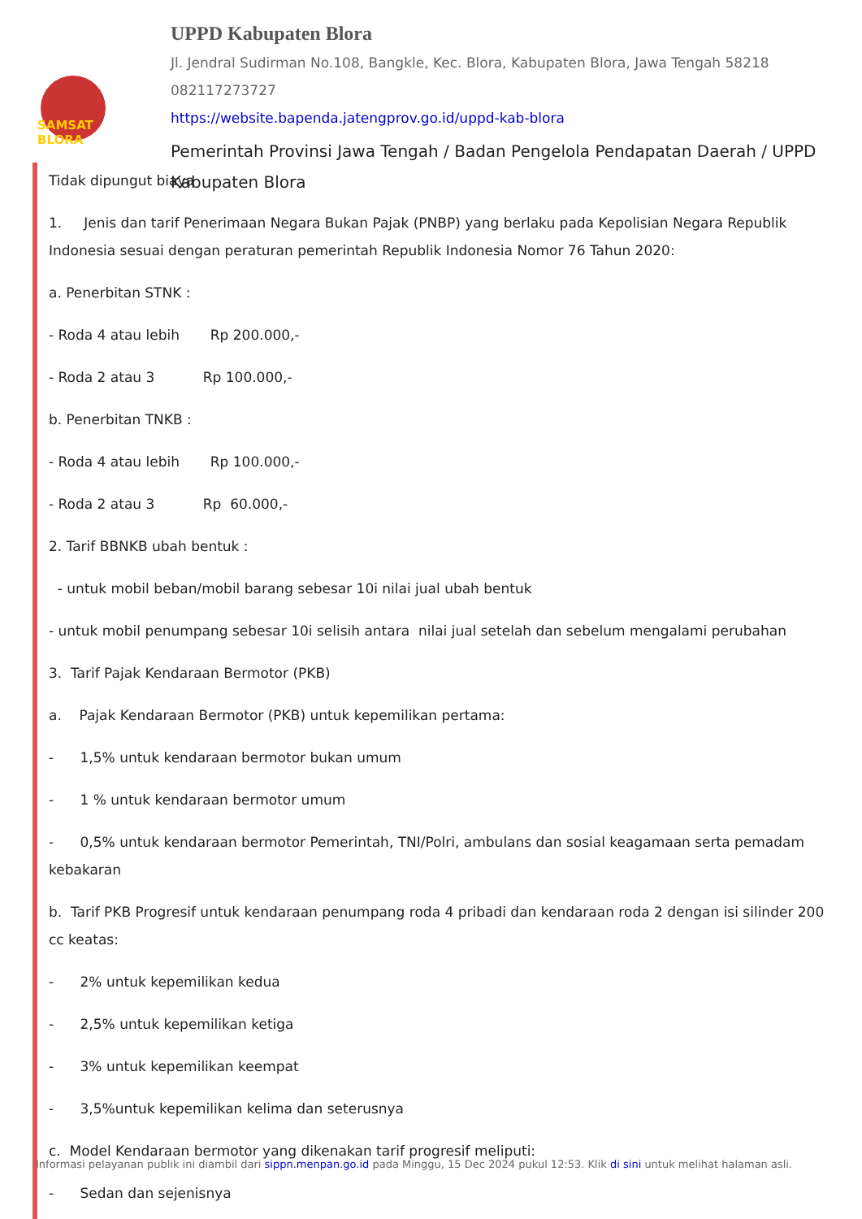SAMSAT BLORA
UPPD Kabupaten Blora
Jl. Jendral Sudirman No.108, Bangkle, Kec. Blora, Kabupaten Blora, Jawa Tengah 58218
082117273727
https://website.bapenda.jatengprov.go.id/uppd-kab-blora
Pemerintah Provinsi Jawa Tengah / Badan Pengelola Pendapatan Daerah / UPPD Kabupaten Blora
Tidak dipungut biaya
1. Jenis dan tarif Penerimaan Negara Bukan Pajak (PNBP) yang berlaku pada Kepolisian Negara Republik Indonesia sesuai dengan peraturan pemerintah Republik Indonesia Nomor 76 Tahun 2020:
a. Penerbitan STNK :
- Roda 4 atau lebih Rp 200.000,-
- Roda 2 atau 3 Rp 100.000,-
b. Penerbitan TNKB :
- Roda 4 atau lebih Rp 100.000,-
- Roda 2 atau 3 Rp 60.000,-
2. Tarif BBNKB ubah bentuk :
- untuk mobil beban/mobil barang sebesar 10i nilai jual ubah bentuk
- untuk mobil penumpang sebesar 10i selisih antara nilai jual setelah dan sebelum mengalami perubahan
3. Tarif Pajak Kendaraan Bermotor (PKB)
a. Pajak Kendaraan Bermotor (PKB) untuk kepemilikan pertama:
- 1,5% untuk kendaraan bermotor bukan umum
- 1 % untuk kendaraan bermotor umum
- 0,5% untuk kendaraan bermotor Pemerintah, TNI/Polri, ambulans dan sosial keagamaan serta pemadam kebakaran
b. Tarif PKB Progresif untuk kendaraan penumpang roda 4 pribadi dan kendaraan roda 2 dengan isi silinder 200 cc keatas:
- 2% untuk kepemilikan kedua
- 2,5% untuk kepemilikan ketiga
- 3% untuk kepemilikan keempat
- 3,5%untuk kepemilikan kelima dan seterusnya
c. Model Kendaraan bermotor yang dikenakan tarif progresif meliputi:
- Sedan dan sejenisnya
Informasi pelayanan publik ini diambil dari sippn.menpan.go.id pada Minggu, 15 Dec 2024 pukul 12:53. Klik di sini untuk melihat halaman asli.